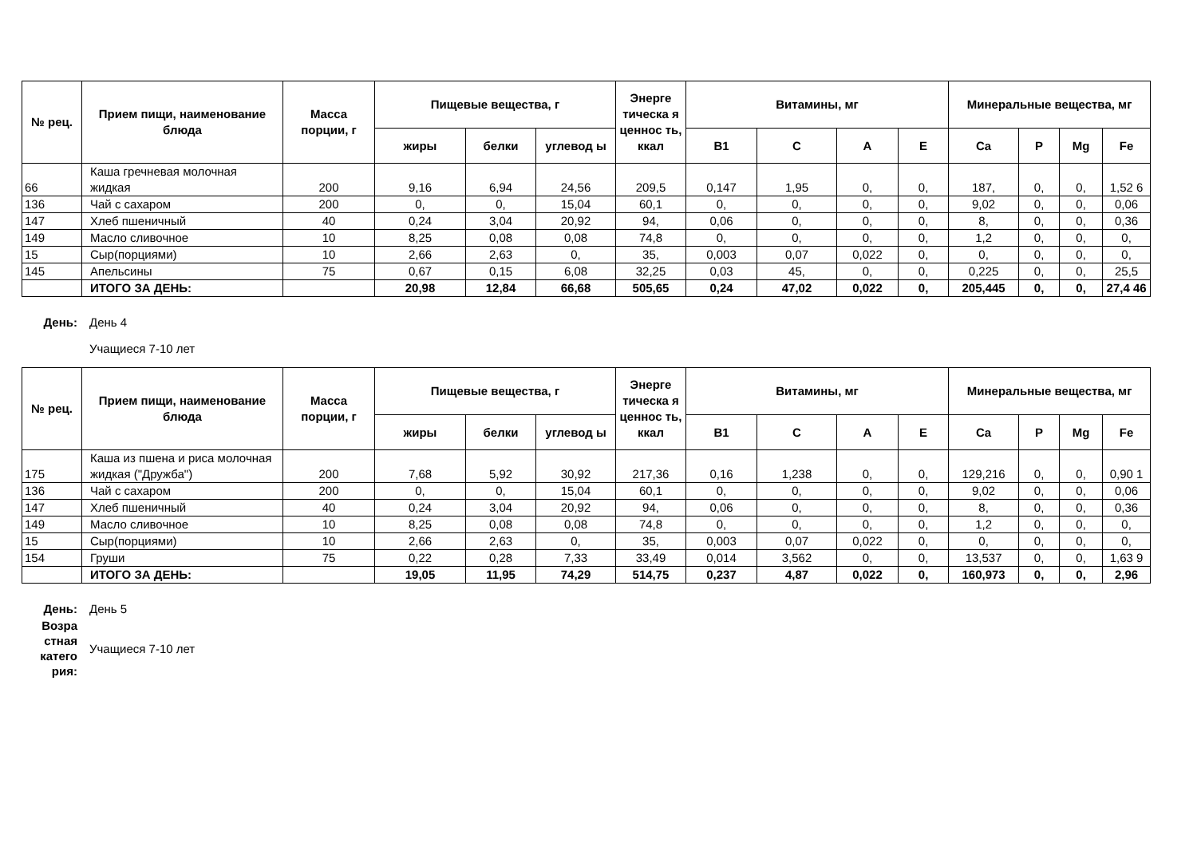| № рец. | Прием пищи, наименование блюда | Масса порции, г | Пищевые вещества, г | | | Энерге тическа я ценнос ть, ккал | Витамины, мг | | | | Минеральные вещества, мг | | | |
| --- | --- | --- | --- | --- | --- | --- | --- | --- | --- | --- | --- | --- | --- | --- |
| | | | жиры | белки | углевод ы | | B1 | C | A | E | Ca | P | Mg | Fe |
| 66 | Каша гречневая молочная жидкая | 200 | 9,16 | 6,94 | 24,56 | 209,5 | 0,147 | 1,95 | 0, | 0, | 187, | 0, | 0, | 1,52 6 |
| 136 | Чай с сахаром | 200 | 0, | 0, | 15,04 | 60,1 | 0, | 0, | 0, | 0, | 9,02 | 0, | 0, | 0,06 |
| 147 | Хлеб пшеничный | 40 | 0,24 | 3,04 | 20,92 | 94, | 0,06 | 0, | 0, | 0, | 8, | 0, | 0, | 0,36 |
| 149 | Масло сливочное | 10 | 8,25 | 0,08 | 0,08 | 74,8 | 0, | 0, | 0, | 0, | 1,2 | 0, | 0, | 0, |
| 15 | Сыр(порциями) | 10 | 2,66 | 2,63 | 0, | 35, | 0,003 | 0,07 | 0,022 | 0, | 0, | 0, | 0, | 0, |
| 145 | Апельсины | 75 | 0,67 | 0,15 | 6,08 | 32,25 | 0,03 | 45, | 0, | 0, | 0,225 | 0, | 0, | 25,5 |
| | ИТОГО ЗА ДЕНЬ: | | 20,98 | 12,84 | 66,68 | 505,65 | 0,24 | 47,02 | 0,022 | 0, | 205,445 | 0, | 0, | 27,4 46 |
День: День 4
Учащиеся 7-10 лет
| № рец. | Прием пищи, наименование блюда | Масса порции, г | Пищевые вещества, г | | | Энерге тическа я ценнос ть, ккал | Витамины, мг | | | | Минеральные вещества, мг | | | |
| --- | --- | --- | --- | --- | --- | --- | --- | --- | --- | --- | --- | --- | --- | --- |
| | | | жиры | белки | углевод ы | | B1 | C | A | E | Ca | P | Mg | Fe |
| 175 | Каша из пшена и риса молочная жидкая ("Дружба") | 200 | 7,68 | 5,92 | 30,92 | 217,36 | 0,16 | 1,238 | 0, | 0, | 129,216 | 0, | 0, | 0,90 1 |
| 136 | Чай с сахаром | 200 | 0, | 0, | 15,04 | 60,1 | 0, | 0, | 0, | 0, | 9,02 | 0, | 0, | 0,06 |
| 147 | Хлеб пшеничный | 40 | 0,24 | 3,04 | 20,92 | 94, | 0,06 | 0, | 0, | 0, | 8, | 0, | 0, | 0,36 |
| 149 | Масло сливочное | 10 | 8,25 | 0,08 | 0,08 | 74,8 | 0, | 0, | 0, | 0, | 1,2 | 0, | 0, | 0, |
| 15 | Сыр(порциями) | 10 | 2,66 | 2,63 | 0, | 35, | 0,003 | 0,07 | 0,022 | 0, | 0, | 0, | 0, | 0, |
| 154 | Груши | 75 | 0,22 | 0,28 | 7,33 | 33,49 | 0,014 | 3,562 | 0, | 0, | 13,537 | 0, | 0, | 1,63 9 |
| | ИТОГО ЗА ДЕНЬ: | | 19,05 | 11,95 | 74,29 | 514,75 | 0,237 | 4,87 | 0,022 | 0, | 160,973 | 0, | 0, | 2,96 |
День: День 5
Возра стная катего рия:
Учащиеся 7-10 лет